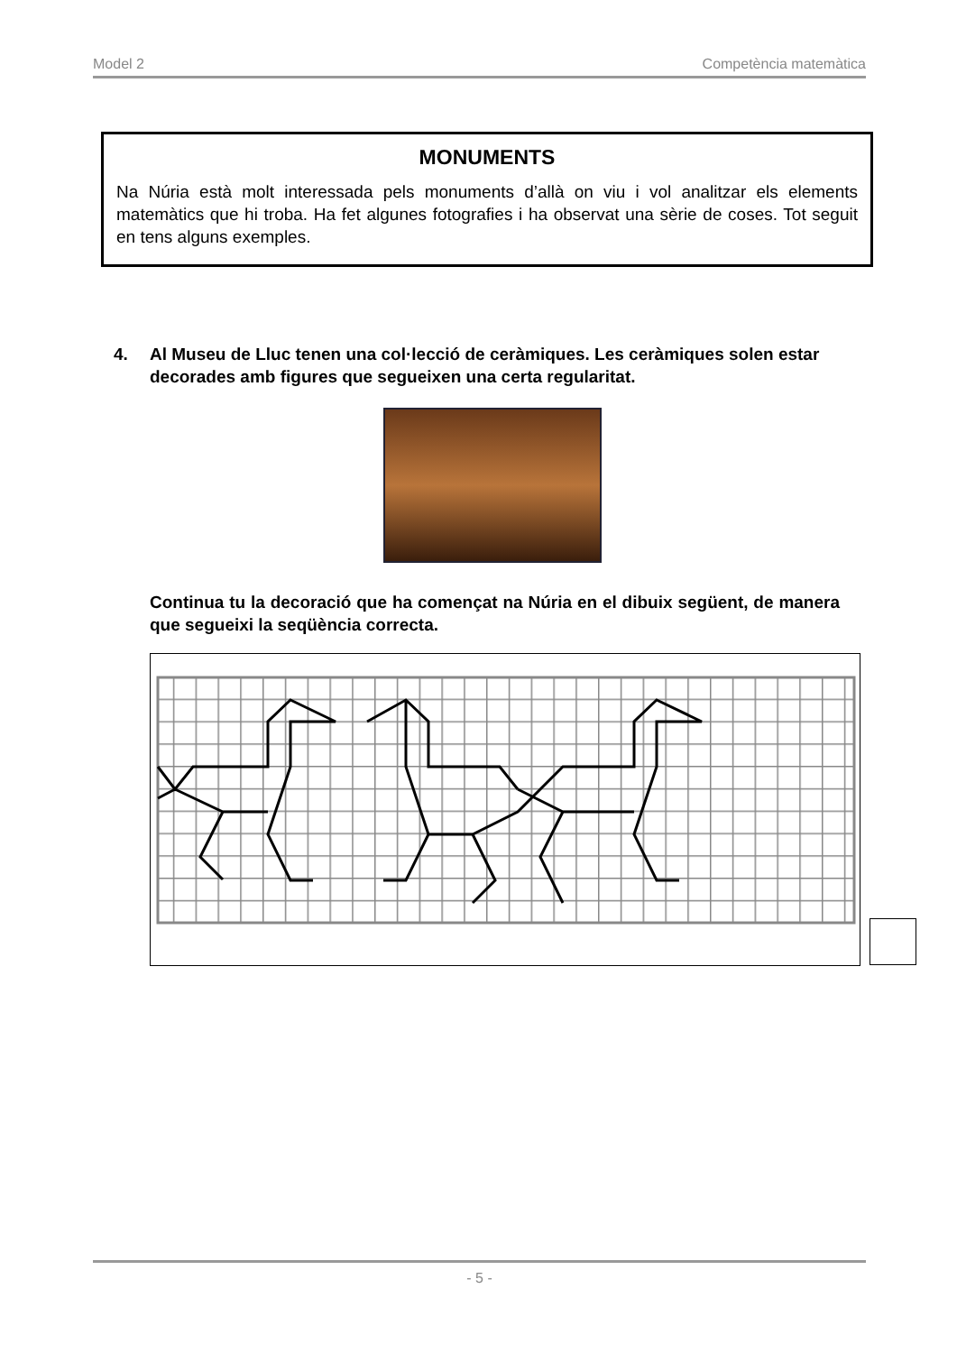Model 2 Competència matemàtica
MONUMENTS
Na Núria està molt interessada pels monuments d’allà on viu i vol analitzar els elements matemàtics que hi troba. Ha fet algunes fotografies i ha observat una sèrie de coses. Tot seguit en tens alguns exemples.
4. Al Museu de Lluc tenen una col·lecció de ceràmiques. Les ceràmiques solen estar decorades amb figures que segueixen una certa regularitat.
Continua tu la decoració que ha començat na Núria en el dibuix següent, de manera que segueixi la seqüència correcta.
- 5 -